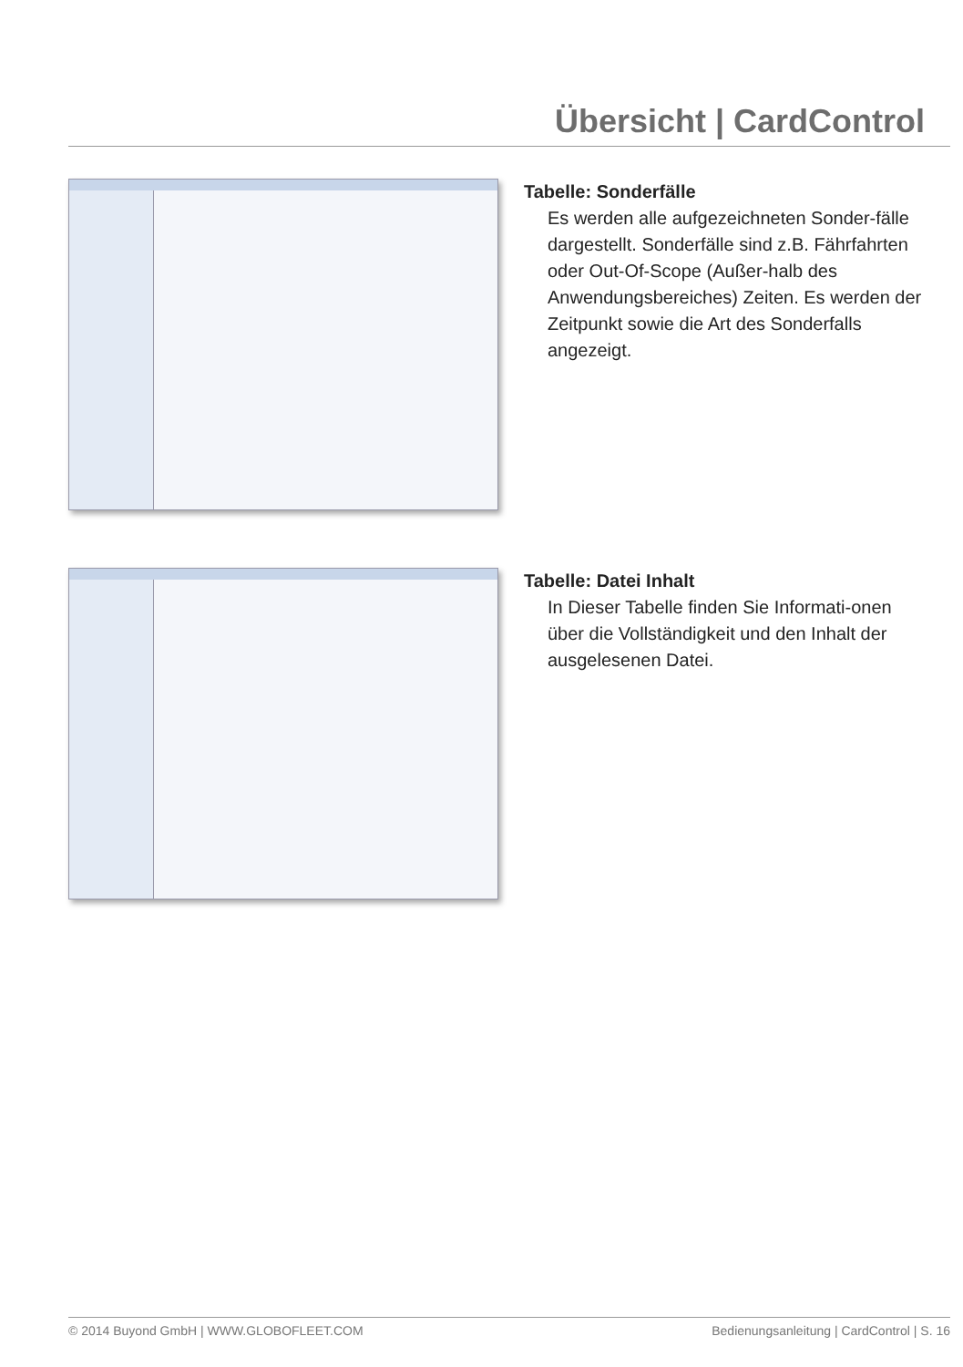Übersicht | CardControl
Tabelle: Sonderfälle
Es werden alle aufgezeichneten Sonder-fälle dargestellt. Sonderfälle sind z.B. Fährfahrten oder Out-Of-Scope (Außer-halb des Anwendungsbereiches) Zeiten. Es werden der Zeitpunkt sowie die Art des Sonderfalls angezeigt.
Tabelle: Datei Inhalt
In Dieser Tabelle finden Sie Informati-onen über die Vollständigkeit und den Inhalt der ausgelesenen Datei.
© 2014 Buyond GmbH | WWW.GLOBOFLEET.COM Bedienungsanleitung | CardControl | S. 16